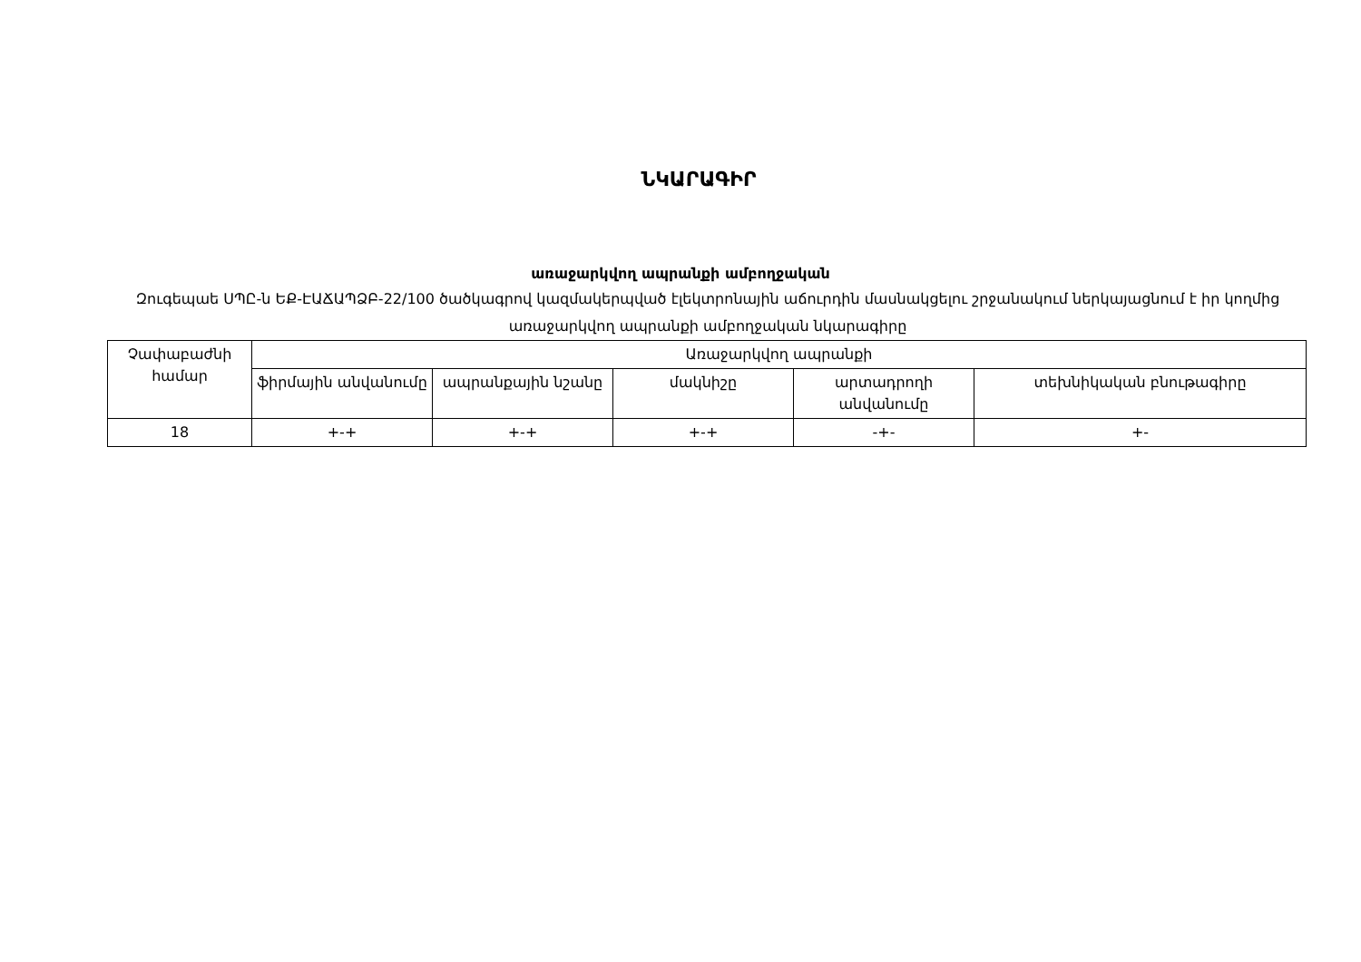ՆԿԱՐԱԳԻՐ
առաջարկվող ապրանքի ամբողջական
Զուգեպաե ՍՊԸ-ն ԵՔ-ԷԱՃԱՊՁԲ-22/100 ծածկագրով կազմակերպված էլեկտրոնային աճուրդին մասնակցելու շրջանակում ներկայացնում է իր կողմից առաջարկվող ապրանքի ամբողջական նկարագիրը
| Չափաբաժնի համար | Առաջարկվող ապրանքի | | | | |
| --- | --- | --- | --- | --- | --- |
| | ֆիրմային անվանումը | ապրանքային նշանը | մակնիշը | արտադրողի անվանումը | տեխնիկական բնութագիրը |
| 18 | +-+ | +-+ | +-+ | -+- | +- |